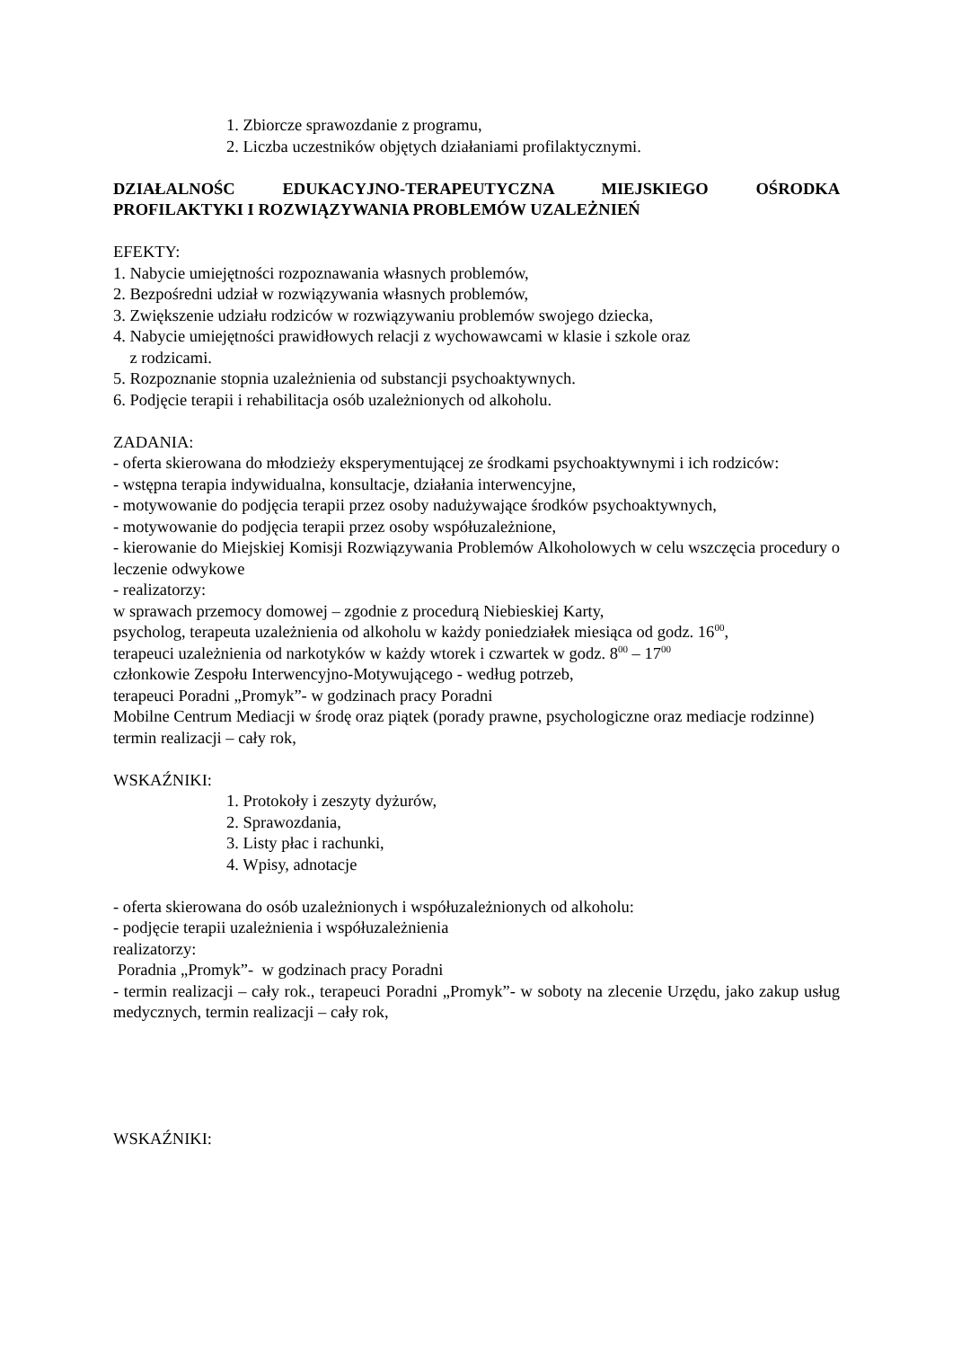1. Zbiorcze sprawozdanie z programu,
2. Liczba uczestników objętych działaniami profilaktycznymi.
DZIAŁALNOŚC EDUKACYJNO-TERAPEUTYCZNA MIEJSKIEGO OŚRODKA PROFILAKTYKI I ROZWIĄZYWANIA PROBLEMÓW UZALEŻNIEŃ
EFEKTY:
1. Nabycie umiejętności rozpoznawania własnych problemów,
2. Bezpośredni udział w rozwiązywania własnych problemów,
3. Zwiększenie udziału rodziców w rozwiązywaniu problemów swojego dziecka,
4. Nabycie umiejętności prawidłowych relacji z wychowawcami w klasie i szkole oraz
z rodzicami.
5. Rozpoznanie stopnia uzależnienia od substancji psychoaktywnych.
6. Podjęcie terapii i rehabilitacja osób uzależnionych od alkoholu.
ZADANIA:
- oferta skierowana do młodzieży eksperymentującej ze środkami psychoaktywnymi i ich rodziców:
- wstępna terapia indywidualna, konsultacje, działania interwencyjne,
- motywowanie do podjęcia terapii przez osoby nadużywające środków psychoaktywnych,
- motywowanie do podjęcia terapii przez osoby współuzależnione,
- kierowanie do Miejskiej Komisji Rozwiązywania Problemów Alkoholowych w celu wszczęcia procedury o leczenie odwykowe
- realizatorzy:
w sprawach przemocy domowej – zgodnie z procedurą Niebieskiej Karty,
psycholog, terapeuta uzależnienia od alkoholu w każdy poniedziałek miesiąca od godz. 16<sup>00</sup>,
terapeuci uzależnienia od narkotyków w każdy wtorek i czwartek w godz. 8<sup>00</sup> – 17<sup>00</sup>
członkowie Zespołu Interwencyjno-Motywującego - według potrzeb,
terapeuci Poradni „Promyk”- w godzinach pracy Poradni
Mobilne Centrum Mediacji w środę oraz piątek (porady prawne, psychologiczne oraz mediacje rodzinne)
termin realizacji – cały rok,
WSKAŹNIKI:
1. Protokoły i zeszyty dyżurów,
2. Sprawozdania,
3. Listy płac i rachunki,
4. Wpisy, adnotacje
- oferta skierowana do osób uzależnionych i współuzależnionych od alkoholu:
- podjęcie terapii uzależnienia i współuzależnienia
realizatorzy:
Poradnia „Promyk”- w godzinach pracy Poradni
- termin realizacji – cały rok., terapeuci Poradni „Promyk”- w soboty na zlecenie Urzędu, jako zakup usług medycznych, termin realizacji – cały rok,
WSKAŹNIKI: